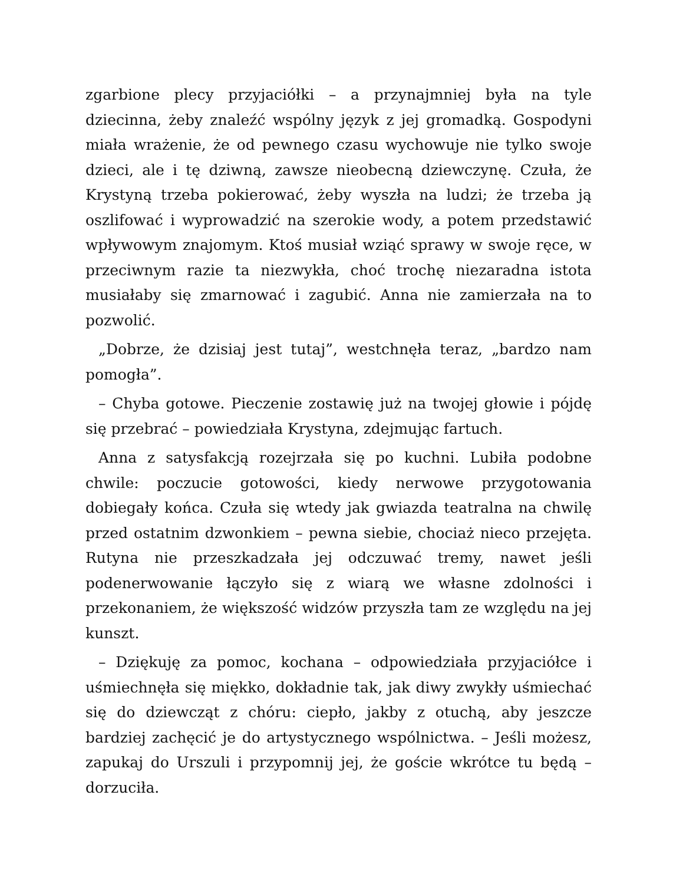zgarbione plecy przyjaciółki – a przynajmniej była na tyle dziecinna, żeby znaleźć wspólny język z jej gromadką. Gospodyni miała wrażenie, że od pewnego czasu wychowuje nie tylko swoje dzieci, ale i tę dziwną, zawsze nieobecną dziewczynę. Czuła, że Krystyną trzeba pokierować, żeby wyszła na ludzi; że trzeba ją oszlifować i wyprowadzić na szerokie wody, a potem przedstawić wpływowym znajomym. Ktoś musiał wziąć sprawy w swoje ręce, w przeciwnym razie ta niezwykła, choć trochę niezaradna istota musiałaby się zmarnować i zagubić. Anna nie zamierzała na to pozwolić.
„Dobrze, że dzisiaj jest tutaj”, westchnęła teraz, „bardzo nam pomogła”.
– Chyba gotowe. Pieczenie zostawię już na twojej głowie i pójdę się przebrać – powiedziała Krystyna, zdejmując fartuch.
Anna z satysfakcją rozejrzała się po kuchni. Lubiła podobne chwile: poczucie gotowości, kiedy nerwowe przygotowania dobiegały końca. Czuła się wtedy jak gwiazda teatralna na chwilę przed ostatnim dzwonkiem – pewna siebie, chociaż nieco przejęta. Rutyna nie przeszkadzała jej odczuwać tremy, nawet jeśli podenerwowanie łączyło się z wiarą we własne zdolności i przekonaniem, że większość widzów przyszła tam ze względu na jej kunszt.
– Dziękuję za pomoc, kochana – odpowiedziała przyjaciółce i uśmiechnęła się miękko, dokładnie tak, jak diwy zwykły uśmiechać się do dziewcząt z chóru: ciepło, jakby z otuchą, aby jeszcze bardziej zachęcić je do artystycznego wspólnictwa. – Jeśli możesz, zapukaj do Urszuli i przypomnij jej, że goście wkrótce tu będą – dorzuciła.